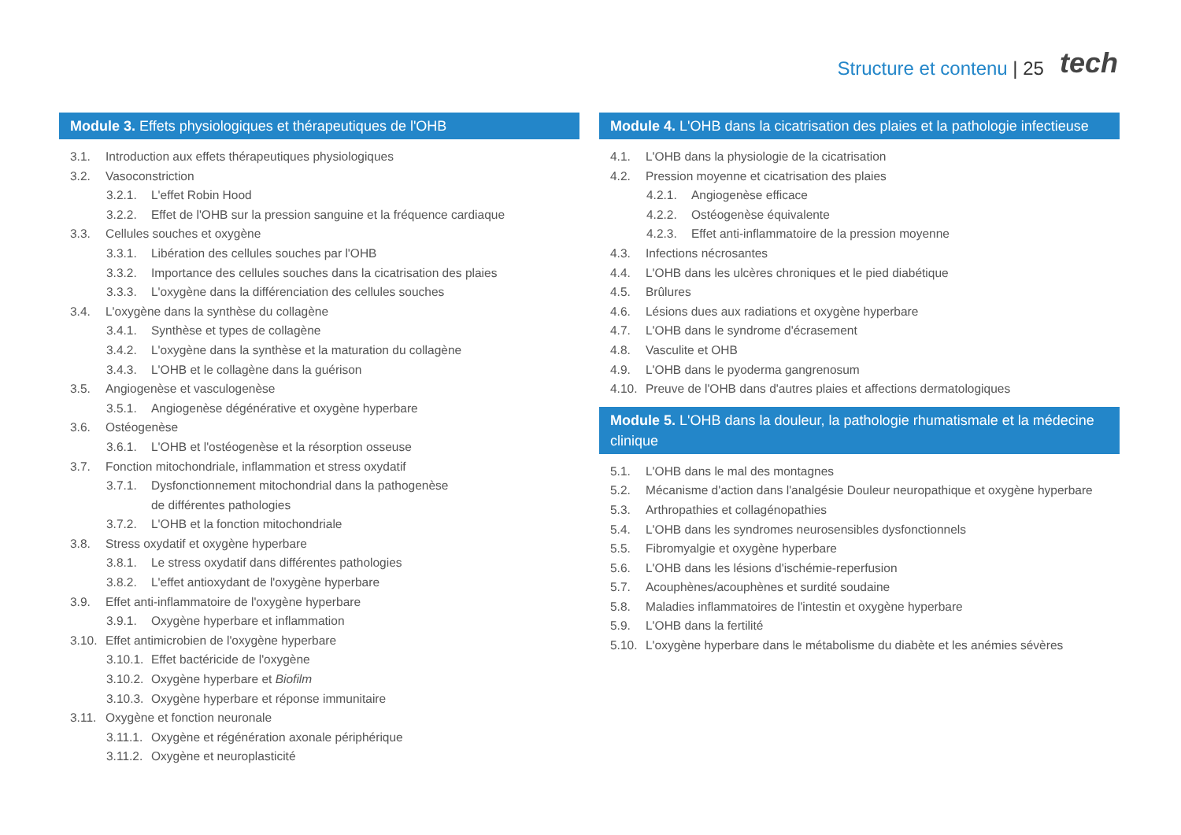Structure et contenu | 25 tech
Module 3. Effets physiologiques et thérapeutiques de l'OHB
3.1. Introduction aux effets thérapeutiques physiologiques
3.2. Vasoconstriction
3.2.1. L'effet Robin Hood
3.2.2. Effet de l'OHB sur la pression sanguine et la fréquence cardiaque
3.3. Cellules souches et oxygène
3.3.1. Libération des cellules souches par l'OHB
3.3.2. Importance des cellules souches dans la cicatrisation des plaies
3.3.3. L'oxygène dans la différenciation des cellules souches
3.4. L'oxygène dans la synthèse du collagène
3.4.1. Synthèse et types de collagène
3.4.2. L'oxygène dans la synthèse et la maturation du collagène
3.4.3. L'OHB et le collagène dans la guérison
3.5. Angiogenèse et vasculogenèse
3.5.1. Angiogenèse dégénérative et oxygène hyperbare
3.6. Ostéogenèse
3.6.1. L'OHB et l'ostéogenèse et la résorption osseuse
3.7. Fonction mitochondriale, inflammation et stress oxydatif
3.7.1. Dysfonctionnement mitochondrial dans la pathogenèse
de différentes pathologies
3.7.2. L'OHB et la fonction mitochondriale
3.8. Stress oxydatif et oxygène hyperbare
3.8.1. Le stress oxydatif dans différentes pathologies
3.8.2. L'effet antioxydant de l'oxygène hyperbare
3.9. Effet anti-inflammatoire de l'oxygène hyperbare
3.9.1. Oxygène hyperbare et inflammation
3.10. Effet antimicrobien de l'oxygène hyperbare
3.10.1. Effet bactéricide de l'oxygène
3.10.2. Oxygène hyperbare et Biofilm
3.10.3. Oxygène hyperbare et réponse immunitaire
3.11. Oxygène et fonction neuronale
3.11.1. Oxygène et régénération axonale périphérique
3.11.2. Oxygène et neuroplasticité
Module 4. L'OHB dans la cicatrisation des plaies et la pathologie infectieuse
4.1. L'OHB dans la physiologie de la cicatrisation
4.2. Pression moyenne et cicatrisation des plaies
4.2.1. Angiogenèse efficace
4.2.2. Ostéogenèse équivalente
4.2.3. Effet anti-inflammatoire de la pression moyenne
4.3. Infections nécrosantes
4.4. L'OHB dans les ulcères chroniques et le pied diabétique
4.5. Brûlures
4.6. Lésions dues aux radiations et oxygène hyperbare
4.7. L'OHB dans le syndrome d'écrasement
4.8. Vasculite et OHB
4.9. L'OHB dans le pyoderma gangrenosum
4.10. Preuve de l'OHB dans d'autres plaies et affections dermatologiques
Module 5. L'OHB dans la douleur, la pathologie rhumatismale et la médecine clinique
5.1. L'OHB dans le mal des montagnes
5.2. Mécanisme d'action dans l'analgésie Douleur neuropathique et oxygène hyperbare
5.3. Arthropathies et collagénopathies
5.4. L'OHB dans les syndromes neurosensibles dysfonctionnels
5.5. Fibromyalgie et oxygène hyperbare
5.6. L'OHB dans les lésions d'ischémie-reperfusion
5.7. Acouphènes/acouphènes et surdité soudaine
5.8. Maladies inflammatoires de l'intestin et oxygène hyperbare
5.9. L'OHB dans la fertilité
5.10. L'oxygène hyperbare dans le métabolisme du diabète et les anémies sévères